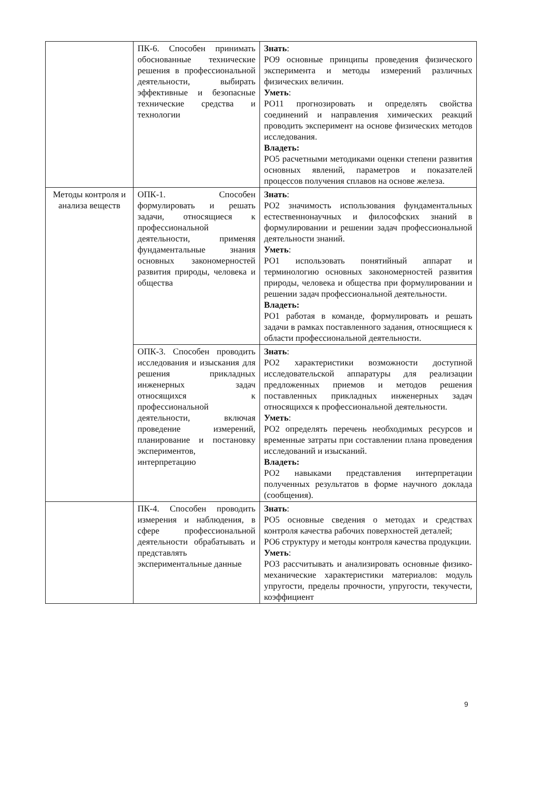| | ПК-6. Способен принимать обоснованные технические решения в профессиональной деятельности, выбирать эффективные и безопасные технические средства и технологии | Знать : РО9 основные принципы проведения физического эксперимента и методы измерений различных физических величин. Уметь : РО11 прогнозировать и определять свойства соединений и направления химических реакций проводить эксперимент на основе физических методов исследования. Владеть: РО5 расчетными методиками оценки степени развития основных явлений, параметров и показателей процессов получения сплавов на основе железа. |
| Методы контроля и анализа веществ | ОПК-1. Способен формулировать и решать задачи, относящиеся к профессиональной деятельности, применяя фундаментальные знания основных закономерностей развития природы, человека и общества | Знать : РО2 значимость использования фундаментальных естественнонаучных и философских знаний в формулировании и решении задач профессиональной деятельности знаний. Уметь : РО1 использовать понятийный аппарат и терминологию основных закономерностей развития природы, человека и общества при формулировании и решении задач профессиональной деятельности. Владеть: РО1 работая в команде, формулировать и решать задачи в рамках поставленного задания, относящиеся к области профессиональной деятельности. |
| | ОПК-3. Способен проводить исследования и изыскания для решения прикладных инженерных задач относящихся к профессиональной деятельности, включая проведение измерений, планирование и постановку экспериментов, интерпретацию | Знать : РО2 характеристики возможности доступной исследовательской аппаратуры для реализации предложенных приемов и методов решения поставленных прикладных инженерных задач относящихся к профессиональной деятельности. Уметь : РО2 определять перечень необходимых ресурсов и временные затраты при составлении плана проведения исследований и изысканий. Владеть: РО2 навыками представления интерпретации полученных результатов в форме научного доклада (сообщения). |
| | ПК-4. Способен проводить измерения и наблюдения, в сфере профессиональной деятельности обрабатывать и представлять экспериментальные данные | Знать : РО5 основные сведения о методах и средствах контроля качества рабочих поверхностей деталей; РО6 структуру и методы контроля качества продукции. Уметь : РО3 рассчитывать и анализировать основные физико-механические характеристики материалов: модуль упругости, пределы прочности, упругости, текучести, коэффициент |
9